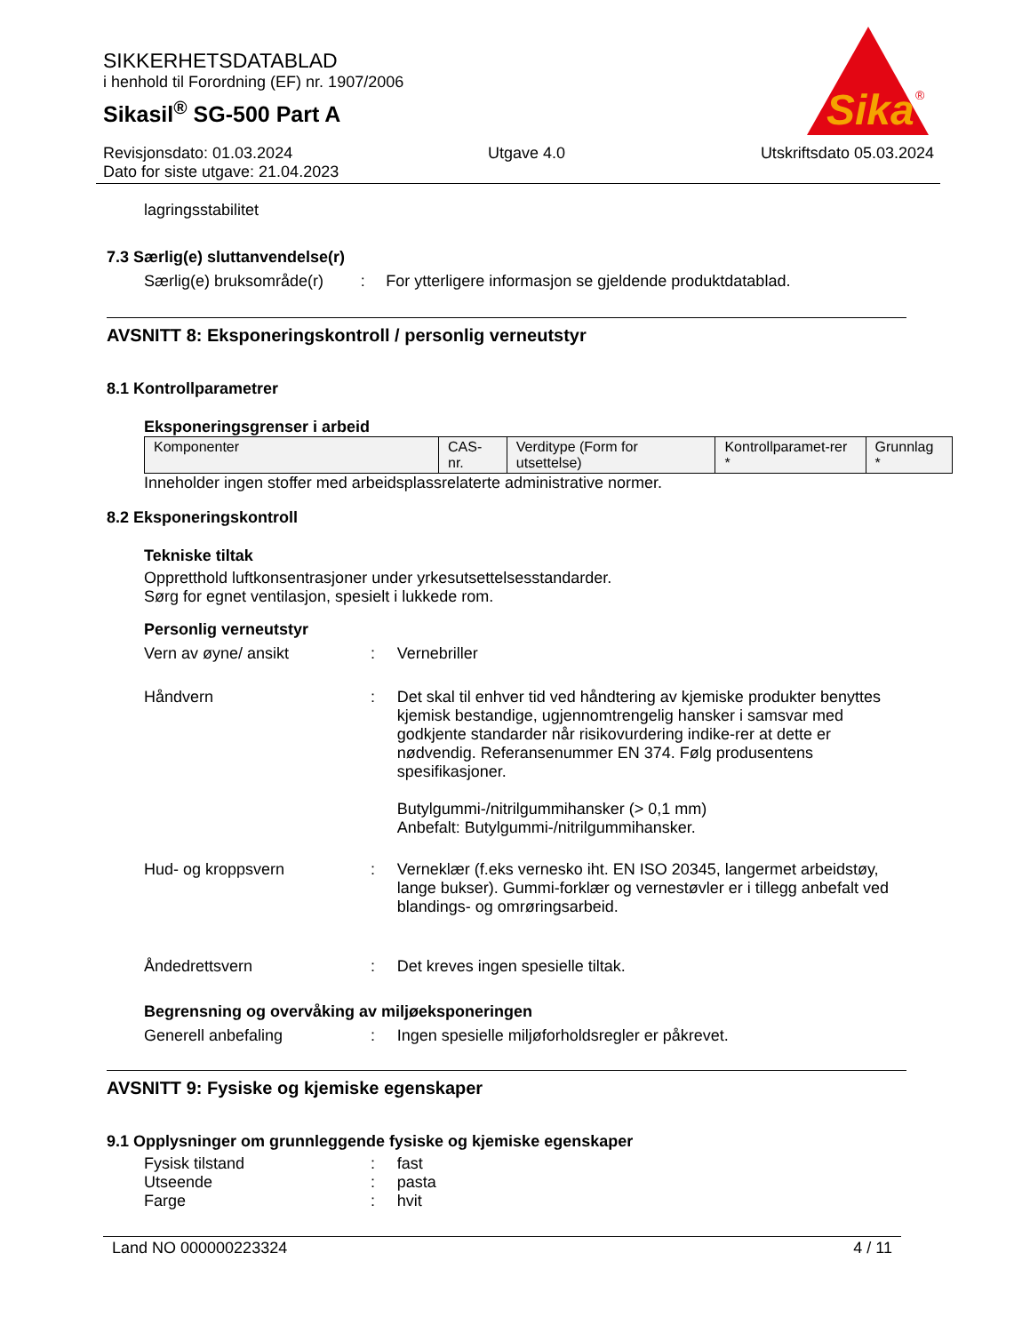SIKKERHETSDATABLAD
i henhold til Forordning (EF) nr. 1907/2006
Sikasil<sup>®</sup> SG-500 Part A
Sika
®
Revisjonsdato: 01.03.2024 Utgave 4.0 Utskriftsdato 05.03.2024
Dato for siste utgave: 21.04.2023
lagringsstabilitet
7.3 Særlig(e) sluttanvendelse(r)
Særlig(e) bruksområde(r)
: For ytterligere informasjon se gjeldende produktdatablad.
AVSNITT 8: Eksponeringskontroll / personlig verneutstyr
8.1 Kontrollparametrer
Eksponeringsgrenser i arbeid
| Komponenter | CAS-nr. | Verditype (Form for utsettelse) | Kontrollparamet-rer * | Grunnlag * |
Inneholder ingen stoffer med arbeidsplassrelaterte administrative normer.
8.2 Eksponeringskontroll
Tekniske tiltak
Oppretthold luftkonsentrasjoner under yrkesutsettelsesstandarder.
Sørg for egnet ventilasjon, spesielt i lukkede rom.
Personlig verneutstyr
Vern av øyne/ ansikt : Vernebriller
Håndvern : Det skal til enhver tid ved håndtering av kjemiske produkter benyttes kjemisk bestandige, ugjennomtrengelig hansker i samsvar med godkjente standarder når risikovurdering indike-rer at dette er nødvendig. Referansenummer EN 374. Følg produsentens spesifikasjoner.
Butylgummi-/nitrilgummihansker (> 0,1 mm)
Anbefalt: Butylgummi-/nitrilgummihansker.
Hud- og kroppsvern : Verneklær (f.eks vernesko iht. EN ISO 20345, langermet arbeidstøy, lange bukser). Gummi-forklær og vernestøvler er i tillegg anbefalt ved blandings- og omrøringsarbeid.
Åndedrettsvern : Det kreves ingen spesielle tiltak.
Begrensning og overvåking av miljøeksponeringen
Generell anbefaling : Ingen spesielle miljøforholdsregler er påkrevet.
AVSNITT 9: Fysiske og kjemiske egenskaper
9.1 Opplysninger om grunnleggende fysiske og kjemiske egenskaper
Fysisk tilstand : fast
Utseende : pasta
Farge : hvit
Land NO 000000223324 4 / 11